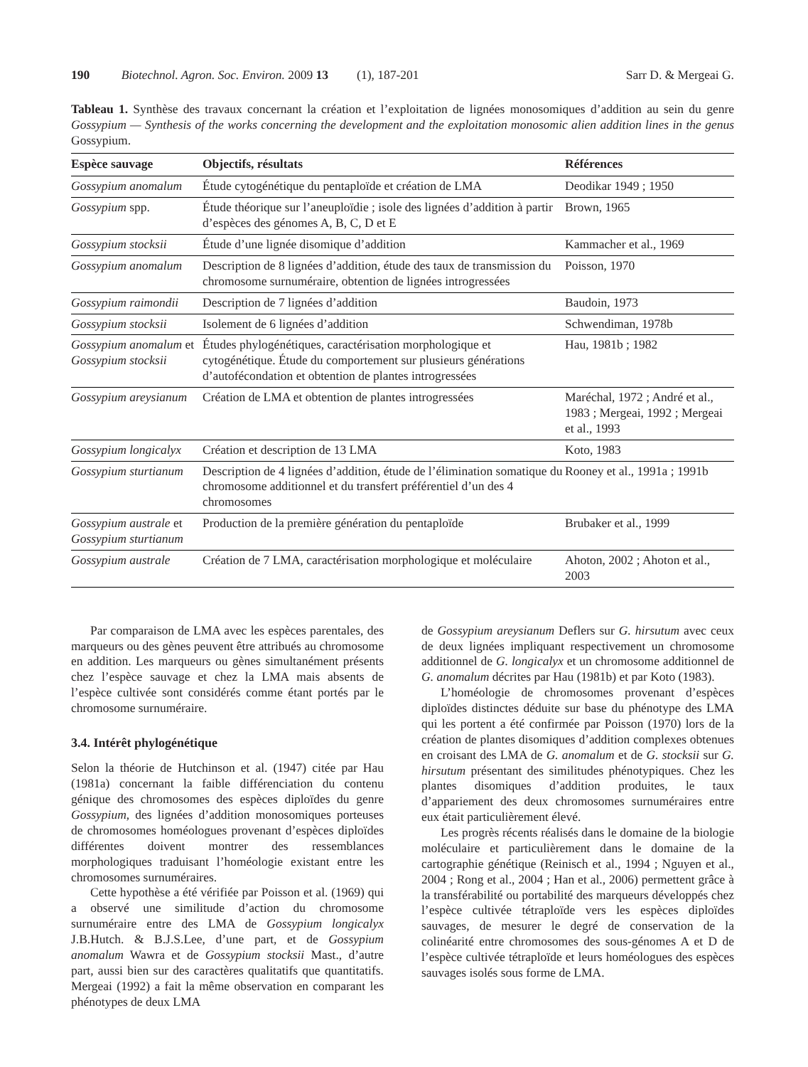190 Biotechnol. Agron. Soc. Environ. 2009 13 (1), 187-201
Sarr D. & Mergeai G.
Tableau 1. Synthèse des travaux concernant la création et l’exploitation de lignées monosomiques d’addition au sein du genre Gossypium — Synthesis of the works concerning the development and the exploitation monosomic alien addition lines in the genus Gossypium.
| Espèce sauvage | Objectifs, résultats | Références |
| --- | --- | --- |
| Gossypium anomalum | Étude cytogénétique du pentaploïde et création de LMA | Deodikar 1949 ; 1950 |
| Gossypium spp. | Étude théorique sur l’aneuploïdie ; isole des lignées d’addition à partir d’espèces des génomes A, B, C, D et E | Brown, 1965 |
| Gossypium stocksii | Étude d’une lignée disomique d’addition | Kammacher et al., 1969 |
| Gossypium anomalum | Description de 8 lignées d’addition, étude des taux de transmission du chromosome surnuméraire, obtention de lignées introgressées | Poisson, 1970 |
| Gossypium raimondii | Description de 7 lignées d’addition | Baudoin, 1973 |
| Gossypium stocksii | Isolement de 6 lignées d’addition | Schwendiman, 1978b |
| Gossypium anomalum et Gossypium stocksii | Études phylogénétiques, caractérisation morphologique et cytogénétique. Étude du comportement sur plusieurs générations d’autofécondation et obtention de plantes introgressées | Hau, 1981b ; 1982 |
| Gossypium areysianum | Création de LMA et obtention de plantes introgressées | Maréchal, 1972 ; André et al., 1983 ; Mergeai, 1992 ; Mergeai et al., 1993 |
| Gossypium longicalyx | Création et description de 13 LMA | Koto, 1983 |
| Gossypium sturtianum | Description de 4 lignées d’addition, étude de l’élimination somatique du chromosome additionnel et du transfert préférentiel d’un des 4 chromosomes | Rooney et al., 1991a ; 1991b |
| Gossypium australe et Gossypium sturtianum | Production de la première génération du pentaploïde | Brubaker et al., 1999 |
| Gossypium australe | Création de 7 LMA, caractérisation morphologique et moléculaire | Ahoton, 2002 ; Ahoton et al., 2003 |
Par comparaison de LMA avec les espèces parentales, des marqueurs ou des gènes peuvent être attribués au chromosome en addition. Les marqueurs ou gènes simultanément présents chez l’espèce sauvage et chez la LMA mais absents de l’espèce cultivée sont considérés comme étant portés par le chromosome surnuméraire.
3.4. Intérêt phylogénétique
Selon la théorie de Hutchinson et al. (1947) citée par Hau (1981a) concernant la faible différenciation du contenu génique des chromosomes des espèces diploïdes du genre Gossypium, des lignées d’addition monosomiques porteuses de chromosomes homéologues provenant d’espèces diploïdes différentes doivent montrer des ressemblances morphologiques traduisant l’homéologie existant entre les chromosomes surnuméraires.
Cette hypothèse a été vérifiée par Poisson et al. (1969) qui a observé une similitude d’action du chromosome surnuméraire entre des LMA de Gossypium longicalyx J.B.Hutch. & B.J.S.Lee, d’une part, et de Gossypium anomalum Wawra et de Gossypium stocksii Mast., d’autre part, aussi bien sur des caractères qualitatifs que quantitatifs. Mergeai (1992) a fait la même observation en comparant les phénotypes de deux LMA
de Gossypium areysianum Deflers sur G. hirsutum avec ceux de deux lignées impliquant respectivement un chromosome additionnel de G. longicalyx et un chromosome additionnel de G. anomalum décrites par Hau (1981b) et par Koto (1983).
L’homéologie de chromosomes provenant d’espèces diploïdes distinctes déduite sur base du phénotype des LMA qui les portent a été confirmée par Poisson (1970) lors de la création de plantes disomiques d’addition complexes obtenues en croisant des LMA de G. anomalum et de G. stocksii sur G. hirsutum présentant des similitudes phénotypiques. Chez les plantes disomiques d’addition produites, le taux d’appariement des deux chromosomes surnuméraires entre eux était particulièrement élevé.
Les progrès récents réalisés dans le domaine de la biologie moléculaire et particulièrement dans le domaine de la cartographie génétique (Reinisch et al., 1994 ; Nguyen et al., 2004 ; Rong et al., 2004 ; Han et al., 2006) permettent grâce à la transférabilité ou portabilité des marqueurs développés chez l’espèce cultivée tétraploïde vers les espèces diploïdes sauvages, de mesurer le degré de conservation de la colinéarité entre chromosomes des sous-génomes A et D de l’espèce cultivée tétraploïde et leurs homéologues des espèces sauvages isolés sous forme de LMA.